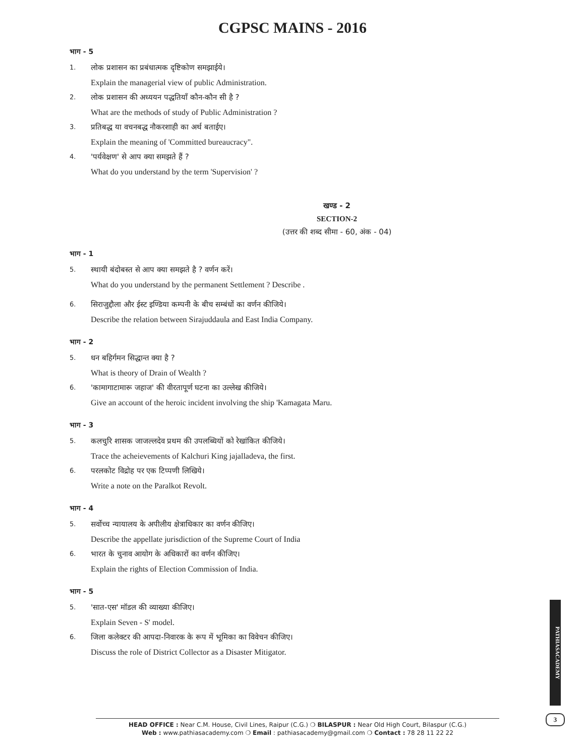CGPSC MAINS - 2016
भाग - 5
1.
लोक प्रशासन का प्रबंधात्मक दृष्टिकोण समझाईये।
Explain the managerial view of public Administration.
2.
लोक प्रशासन की अध्ययन पद्धतियाँ कौन-कौन सी है ?
What are the methods of study of Public Administration ?
3.
प्रतिबद्ध या वचनबद्ध नौकरशाही का अर्थ बताईए।
Explain the meaning of 'Committed bureaucracy".
4.
'पर्यवेक्षण' से आप क्या समझते हैं ?
What do you understand by the term 'Supervision' ?
खण्ड - 2
SECTION-2
(उत्तर की शब्द सीमा - 60, अंक - 04)
भाग - 1
5.
स्थायी बंदोबस्त से आप क्या समझते है ? वर्णन करें।
What do you understand by the permanent Settlement ? Describe .
6.
सिराजुद्दौला और ईस्ट इण्डिया कम्पनी के बीच सम्बंधों का वर्णन कीजिये।
Describe the relation between Sirajuddaula and East India Company.
भाग - 2
5.
धन बहिर्गमन सिद्धान्त क्या है ?
What is theory of Drain of Wealth ?
6.
'कामागाटामारू जहाज' की वीरतापूर्ण घटना का उल्लेख कीजिये।
Give an account of the heroic incident involving the ship 'Kamagata Maru.
भाग - 3
5.
कलचुरि शासक जाजल्लदेव प्रथम की उपलब्धियों को रेखांकित कीजिये।
Trace the acheievements of Kalchuri King jajalladeva, the first.
6.
परलकोट विद्रोह पर एक टिप्पणी लिखिये।
Write a note on the Paralkot Revolt.
भाग - 4
5.
सर्वोच्च न्यायालय के अपीलीय क्षेत्राधिकार का वर्णन कीजिए।
Describe the appellate jurisdiction of the Supreme Court of India
6.
भारत के चुनाव आयोग के अधिकारों का वर्णन कीजिए।
Explain the rights of Election Commission of India.
भाग - 5
5.
'सात-एस' मॉडल की व्याख्या कीजिए।
Explain Seven - S' model.
6.
जिला कलेक्टर की आपदा-निवारक के रूप में भूमिका का विवेचन कीजिए।
Discuss the role of District Collector as a Disaster Mitigator.
PATHIASACADEMY
3
HEAD OFFICE : Near C.M. House, Civil Lines, Raipur (C.G.) ❍ BILASPUR : Near Old High Court, Bilaspur (C.G.)
Web : www.pathiasacademy.com ❍ Email : pathiasacademy@gmail.com ❍ Contact : 78 28 11 22 22